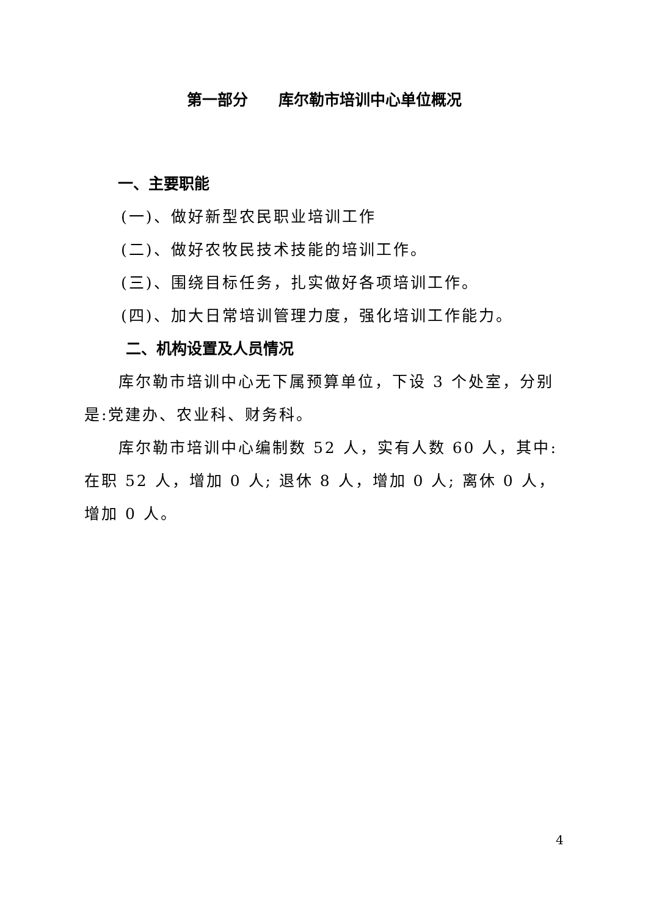第一部分　　库尔勒市培训中心单位概况
一、主要职能
(一)、做好新型农民职业培训工作
(二)、做好农牧民技术技能的培训工作。
(三)、围绕目标任务，扎实做好各项培训工作。
(四)、加大日常培训管理力度，强化培训工作能力。
二、机构设置及人员情况
库尔勒市培训中心无下属预算单位，下设 3 个处室，分别是:党建办、农业科、财务科。
库尔勒市培训中心编制数 52 人，实有人数 60 人，其中: 在职 52 人，增加 0 人; 退休 8 人，增加 0 人; 离休 0 人，增加 0 人。
4